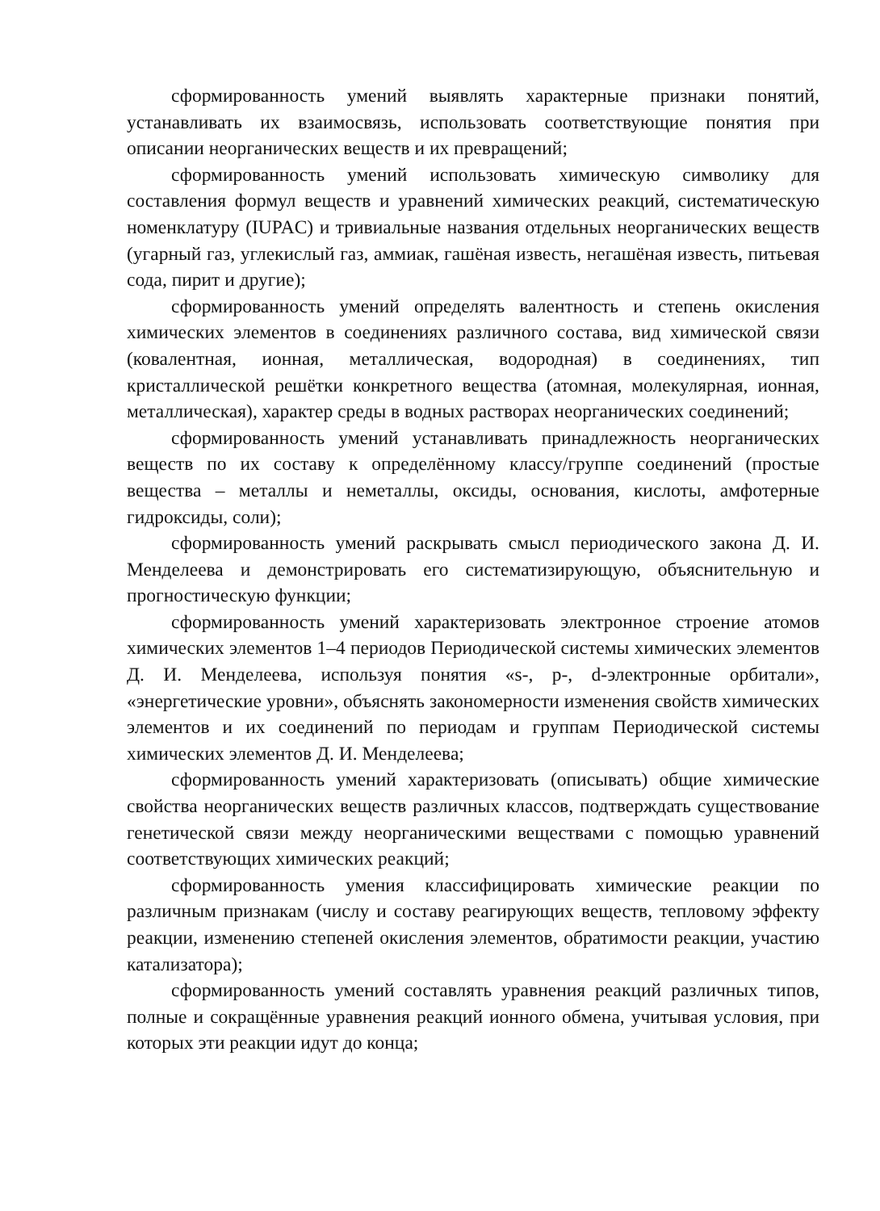сформированность умений выявлять характерные признаки понятий, устанавливать их взаимосвязь, использовать соответствующие понятия при описании неорганических веществ и их превращений;
сформированность умений использовать химическую символику для составления формул веществ и уравнений химических реакций, систематическую номенклатуру (IUPAC) и тривиальные названия отдельных неорганических веществ (угарный газ, углекислый газ, аммиак, гашёная известь, негашёная известь, питьевая сода, пирит и другие);
сформированность умений определять валентность и степень окисления химических элементов в соединениях различного состава, вид химической связи (ковалентная, ионная, металлическая, водородная) в соединениях, тип кристаллической решётки конкретного вещества (атомная, молекулярная, ионная, металлическая), характер среды в водных растворах неорганических соединений;
сформированность умений устанавливать принадлежность неорганических веществ по их составу к определённому классу/группе соединений (простые вещества – металлы и неметаллы, оксиды, основания, кислоты, амфотерные гидроксиды, соли);
сформированность умений раскрывать смысл периодического закона Д. И. Менделеева и демонстрировать его систематизирующую, объяснительную и прогностическую функции;
сформированность умений характеризовать электронное строение атомов химических элементов 1–4 периодов Периодической системы химических элементов Д. И. Менделеева, используя понятия «s-, p-, d-электронные орбитали», «энергетические уровни», объяснять закономерности изменения свойств химических элементов и их соединений по периодам и группам Периодической системы химических элементов Д. И. Менделеева;
сформированность умений характеризовать (описывать) общие химические свойства неорганических веществ различных классов, подтверждать существование генетической связи между неорганическими веществами с помощью уравнений соответствующих химических реакций;
сформированность умения классифицировать химические реакции по различным признакам (числу и составу реагирующих веществ, тепловому эффекту реакции, изменению степеней окисления элементов, обратимости реакции, участию катализатора);
сформированность умений составлять уравнения реакций различных типов, полные и сокращённые уравнения реакций ионного обмена, учитывая условия, при которых эти реакции идут до конца;